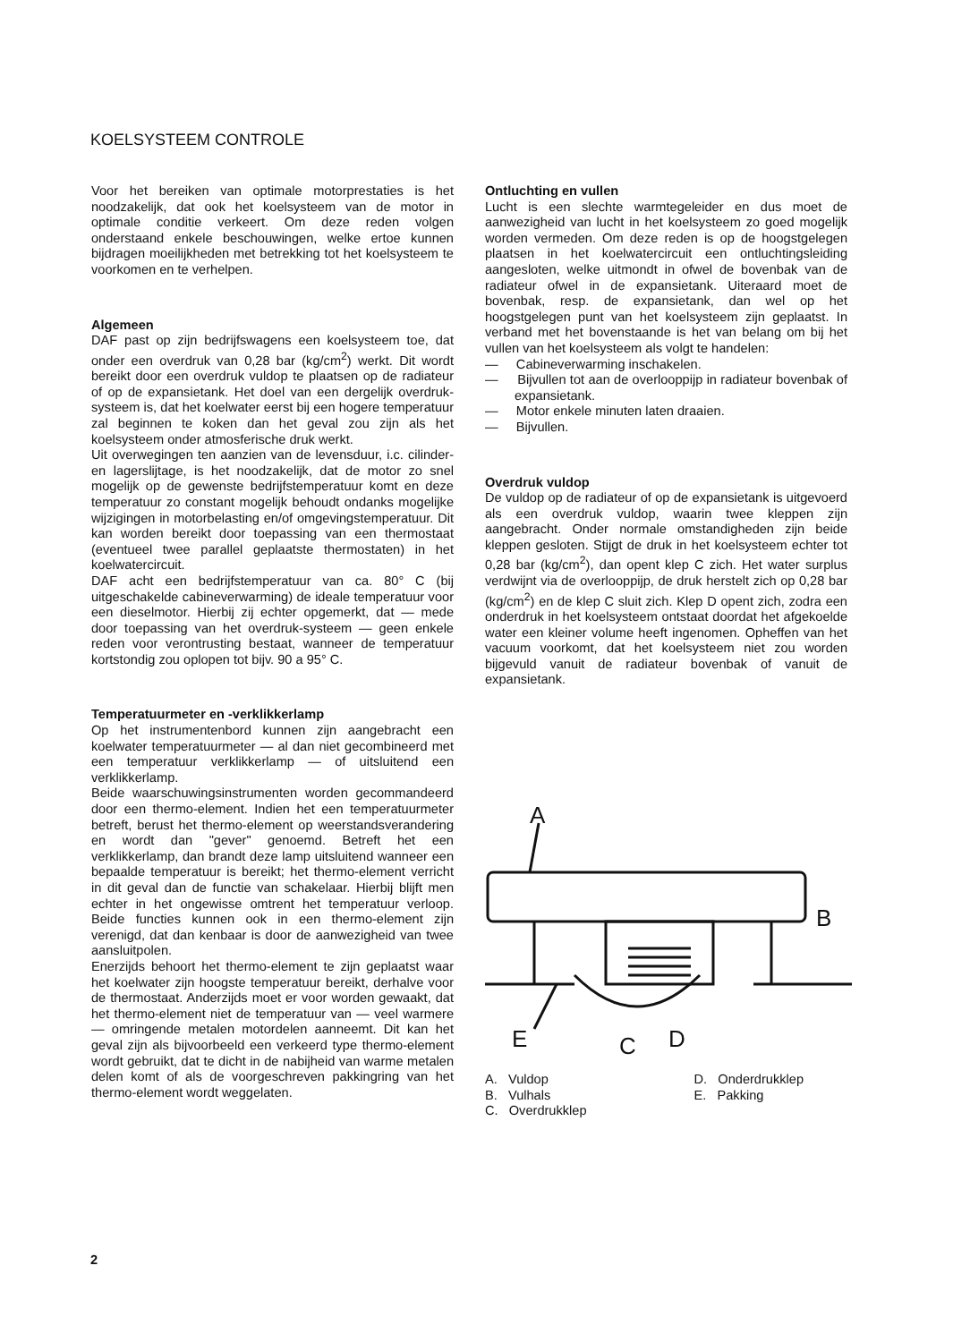KOELSYSTEEM CONTROLE
Voor het bereiken van optimale motorprestaties is het noodzakelijk, dat ook het koelsysteem van de motor in optimale conditie verkeert. Om deze reden volgen onderstaand enkele beschouwingen, welke ertoe kunnen bijdragen moeilijkheden met betrekking tot het koelsysteem te voorkomen en te verhelpen.
Algemeen
DAF past op zijn bedrijfswagens een koelsysteem toe, dat onder een overdruk van 0,28 bar (kg/cm<sup>2</sup>) werkt. Dit wordt bereikt door een overdruk vuldop te plaatsen op de radiateur of op de expansietank. Het doel van een dergelijk overdruk-systeem is, dat het koelwater eerst bij een hogere temperatuur zal beginnen te koken dan het geval zou zijn als het koelsysteem onder atmosferische druk werkt.
Uit overwegingen ten aanzien van de levensduur, i.c. cilinder- en lagerslijtage, is het noodzakelijk, dat de motor zo snel mogelijk op de gewenste bedrijfstemperatuur komt en deze temperatuur zo constant mogelijk behoudt ondanks mogelijke wijzigingen in motorbelasting en/of omgevingstemperatuur. Dit kan worden bereikt door toepassing van een thermostaat (eventueel twee parallel geplaatste thermostaten) in het koelwatercircuit.
DAF acht een bedrijfstemperatuur van ca. 80° C (bij uitgeschakelde cabineverwarming) de ideale temperatuur voor een dieselmotor. Hierbij zij echter opgemerkt, dat — mede door toepassing van het overdruk-systeem — geen enkele reden voor verontrusting bestaat, wanneer de temperatuur kortstondig zou oplopen tot bijv. 90 a 95° C.
Temperatuurmeter en -verklikkerlamp
Op het instrumentenbord kunnen zijn aangebracht een koelwater temperatuurmeter — al dan niet gecombineerd met een temperatuur verklikkerlamp — of uitsluitend een verklikkerlamp.
Beide waarschuwingsinstrumenten worden gecommandeerd door een thermo-element. Indien het een temperatuurmeter betreft, berust het thermo-element op weerstandsverandering en wordt dan "gever" genoemd. Betreft het een verklikkerlamp, dan brandt deze lamp uitsluitend wanneer een bepaalde temperatuur is bereikt; het thermo-element verricht in dit geval dan de functie van schakelaar. Hierbij blijft men echter in het ongewisse omtrent het temperatuur verloop. Beide functies kunnen ook in een thermo-element zijn verenigd, dat dan kenbaar is door de aanwezigheid van twee aansluitpolen.
Enerzijds behoort het thermo-element te zijn geplaatst waar het koelwater zijn hoogste temperatuur bereikt, derhalve voor de thermostaat. Anderzijds moet er voor worden gewaakt, dat het thermo-element niet de temperatuur van — veel warmere — omringende metalen motordelen aanneemt. Dit kan het geval zijn als bijvoorbeeld een verkeerd type thermo-element wordt gebruikt, dat te dicht in de nabijheid van warme metalen delen komt of als de voorgeschreven pakkingring van het thermo-element wordt weggelaten.
Ontluchting en vullen
Lucht is een slechte warmtegeleider en dus moet de aanwezigheid van lucht in het koelsysteem zo goed mogelijk worden vermeden. Om deze reden is op de hoogstgelegen plaatsen in het koelwatercircuit een ontluchtingsleiding aangesloten, welke uitmondt in ofwel de bovenbak van de radiateur ofwel in de expansietank. Uiteraard moet de bovenbak, resp. de expansietank, dan wel op het hoogstgelegen punt van het koelsysteem zijn geplaatst. In verband met het bovenstaande is het van belang om bij het vullen van het koelsysteem als volgt te handelen:
— Cabineverwarming inschakelen.
— Bijvullen tot aan de overlooppijp in radiateur bovenbak of expansietank.
— Motor enkele minuten laten draaien.
— Bijvullen.
Overdruk vuldop
De vuldop op de radiateur of op de expansietank is uitgevoerd als een overdruk vuldop, waarin twee kleppen zijn aangebracht. Onder normale omstandigheden zijn beide kleppen gesloten. Stijgt de druk in het koelsysteem echter tot 0,28 bar (kg/cm<sup>2</sup>), dan opent klep C zich. Het water surplus verdwijnt via de overlooppijp, de druk herstelt zich op 0,28 bar (kg/cm<sup>2</sup>) en de klep C sluit zich. Klep D opent zich, zodra een onderdruk in het koelsysteem ontstaat doordat het afgekoelde water een kleiner volume heeft ingenomen. Opheffen van het vacuum voorkomt, dat het koelsysteem niet zou worden bijgevuld vanuit de radiateur bovenbak of vanuit de expansietank.
A
B
E
C
D
A. Vuldop
B. Vulhals
C. Overdrukklep
D. Onderdrukklep
E. Pakking
2